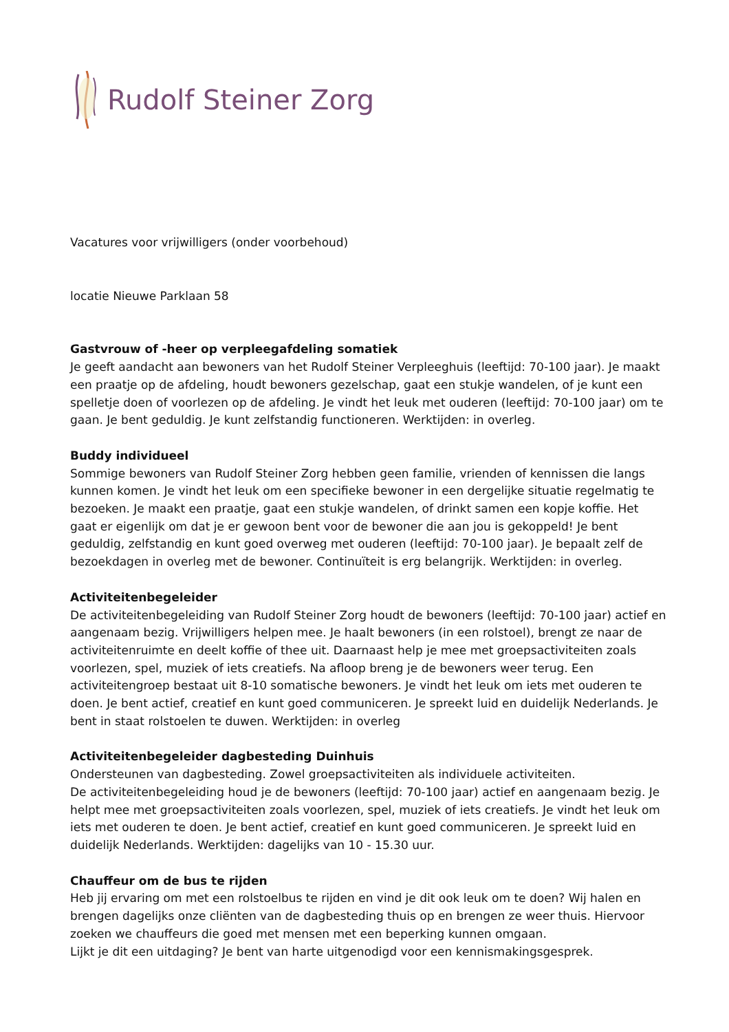Rudolf Steiner Zorg
Vacatures voor vrijwilligers (onder voorbehoud)
locatie Nieuwe Parklaan 58
Gastvrouw of -heer op verpleegafdeling somatiek
Je geeft aandacht aan bewoners van het Rudolf Steiner Verpleeghuis (leeftijd: 70-100 jaar). Je maakt een praatje op de afdeling, houdt bewoners gezelschap, gaat een stukje wandelen, of je kunt een spelletje doen of voorlezen op de afdeling. Je vindt het leuk met ouderen (leeftijd: 70-100 jaar) om te gaan. Je bent geduldig. Je kunt zelfstandig functioneren. Werktijden: in overleg.
Buddy individueel
Sommige bewoners van Rudolf Steiner Zorg hebben geen familie, vrienden of kennissen die langs kunnen komen. Je vindt het leuk om een specifieke bewoner in een dergelijke situatie regelmatig te bezoeken. Je maakt een praatje, gaat een stukje wandelen, of drinkt samen een kopje koffie. Het gaat er eigenlijk om dat je er gewoon bent voor de bewoner die aan jou is gekoppeld! Je bent geduldig, zelfstandig en kunt goed overweg met ouderen (leeftijd: 70-100 jaar). Je bepaalt zelf de bezoekdagen in overleg met de bewoner. Continuïteit is erg belangrijk. Werktijden: in overleg.
Activiteitenbegeleider
De activiteitenbegeleiding van Rudolf Steiner Zorg houdt de bewoners (leeftijd: 70-100 jaar) actief en aangenaam bezig. Vrijwilligers helpen mee. Je haalt bewoners (in een rolstoel), brengt ze naar de activiteitenruimte en deelt koffie of thee uit. Daarnaast help je mee met groepsactiviteiten zoals voorlezen, spel, muziek of iets creatiefs. Na afloop breng je de bewoners weer terug. Een activiteitengroep bestaat uit 8-10 somatische bewoners. Je vindt het leuk om iets met ouderen te doen. Je bent actief, creatief en kunt goed communiceren. Je spreekt luid en duidelijk Nederlands. Je bent in staat rolstoelen te duwen. Werktijden: in overleg
Activiteitenbegeleider dagbesteding Duinhuis
Ondersteunen van dagbesteding. Zowel groepsactiviteiten als individuele activiteiten.
De activiteitenbegeleiding houd je de bewoners (leeftijd: 70-100 jaar) actief en aangenaam bezig. Je helpt mee met groepsactiviteiten zoals voorlezen, spel, muziek of iets creatiefs. Je vindt het leuk om iets met ouderen te doen. Je bent actief, creatief en kunt goed communiceren. Je spreekt luid en duidelijk Nederlands. Werktijden: dagelijks van 10 - 15.30 uur.
Chauffeur om de bus te rijden
Heb jij ervaring om met een rolstoelbus te rijden en vind je dit ook leuk om te doen? Wij halen en brengen dagelijks onze cliënten van de dagbesteding thuis op en brengen ze weer thuis. Hiervoor zoeken we chauffeurs die goed met mensen met een beperking kunnen omgaan.
Lijkt je dit een uitdaging? Je bent van harte uitgenodigd voor een kennismakingsgesprek.